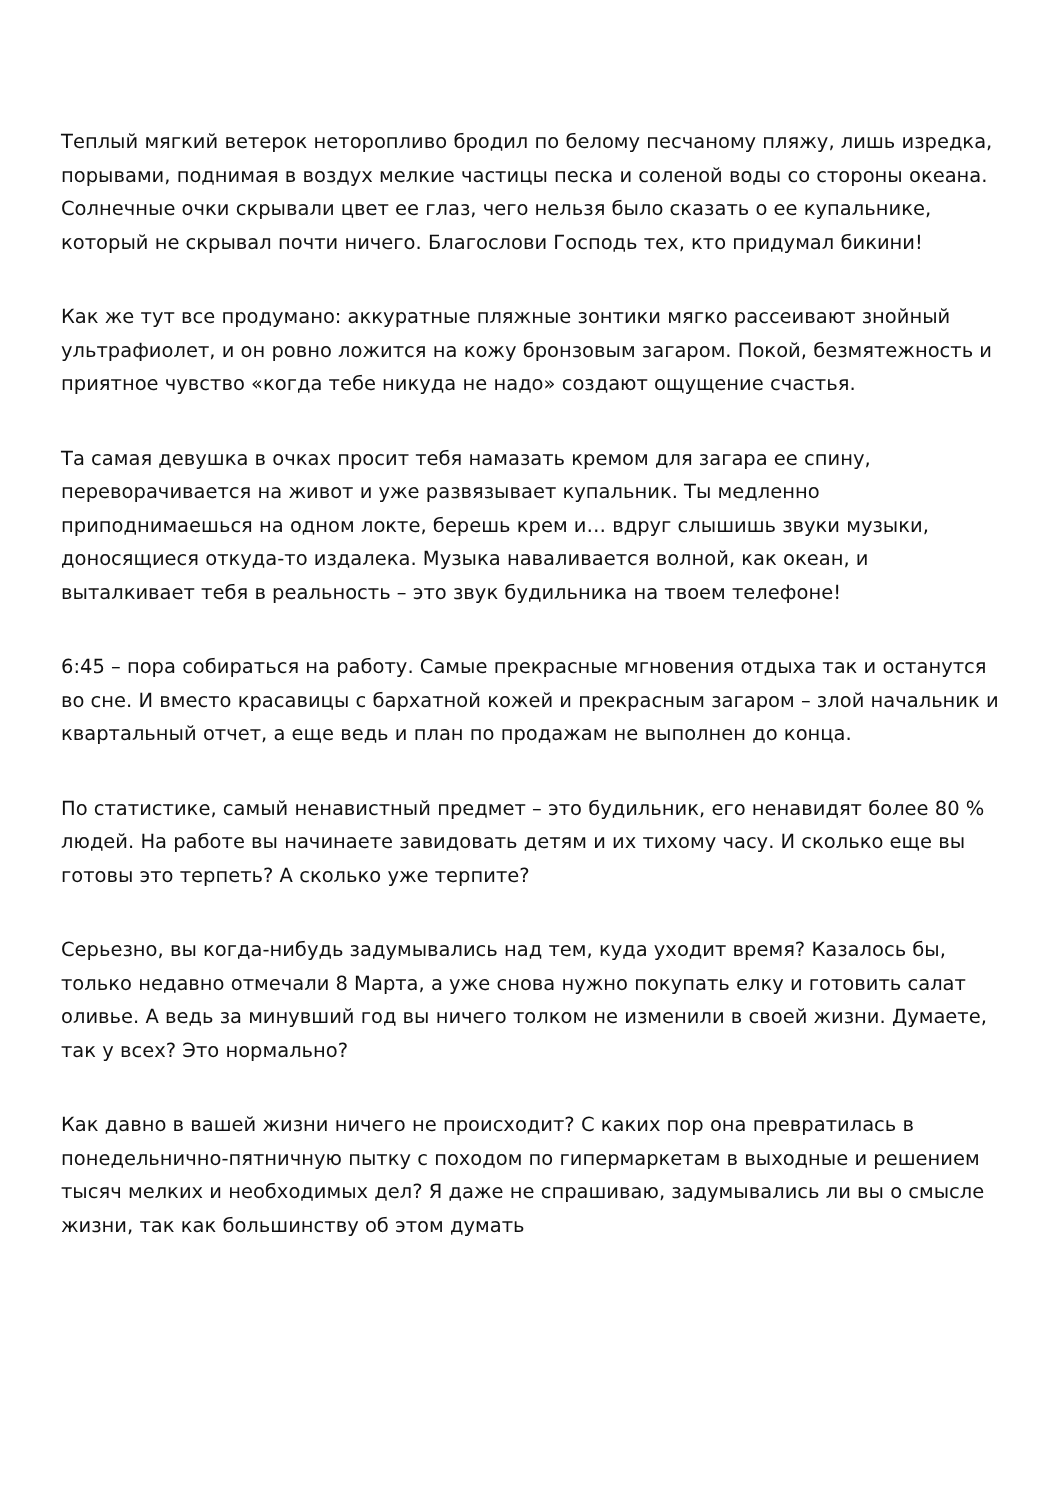Теплый мягкий ветерок неторопливо бродил по белому песчаному пляжу, лишь изредка, порывами, поднимая в воздух мелкие частицы песка и соленой воды со стороны океана. Солнечные очки скрывали цвет ее глаз, чего нельзя было сказать о ее купальнике, который не скрывал почти ничего. Благослови Господь тех, кто придумал бикини!
Как же тут все продумано: аккуратные пляжные зонтики мягко рассеивают знойный ультрафиолет, и он ровно ложится на кожу бронзовым загаром. Покой, безмятежность и приятное чувство «когда тебе никуда не надо» создают ощущение счастья.
Та самая девушка в очках просит тебя намазать кремом для загара ее спину, переворачивается на живот и уже развязывает купальник. Ты медленно приподнимаешься на одном локте, берешь крем и… вдруг слышишь звуки музыки, доносящиеся откуда-то издалека. Музыка наваливается волной, как океан, и выталкивает тебя в реальность – это звук будильника на твоем телефоне!
6:45 – пора собираться на работу. Самые прекрасные мгновения отдыха так и останутся во сне. И вместо красавицы с бархатной кожей и прекрасным загаром – злой начальник и квартальный отчет, а еще ведь и план по продажам не выполнен до конца.
По статистике, самый ненавистный предмет – это будильник, его ненавидят более 80 % людей. На работе вы начинаете завидовать детям и их тихому часу. И сколько еще вы готовы это терпеть? А сколько уже терпите?
Серьезно, вы когда-нибудь задумывались над тем, куда уходит время? Казалось бы, только недавно отмечали 8 Марта, а уже снова нужно покупать елку и готовить салат оливье. А ведь за минувший год вы ничего толком не изменили в своей жизни. Думаете, так у всех? Это нормально?
Как давно в вашей жизни ничего не происходит? С каких пор она превратилась в понедельнично-пятничную пытку с походом по гипермаркетам в выходные и решением тысяч мелких и необходимых дел? Я даже не спрашиваю, задумывались ли вы о смысле жизни, так как большинству об этом думать